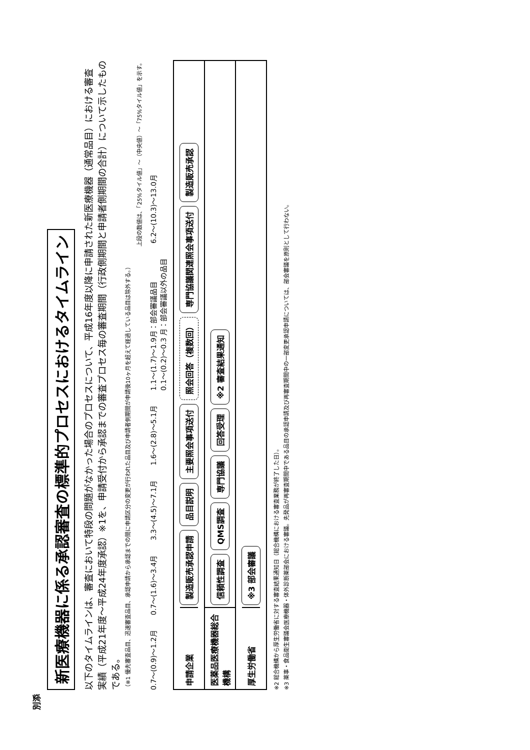別添
新医療機器に係る承認審査の標準的プロセスにおけるタイムライン
以下のタイムラインは、審査において特段の問題がなかった場合のプロセスについて、平成16年度以降に申請された新医療機器（通常品目）における審査実績（平成21年度～平成24年度承認）※1を、申請受付から承認までの審査プロセス毎の審査期間（行政側期間と申請者側期間の合計）について示したものである。
（※1 優先審査品目、迅速審査品目、承認申請から承認までの間に申請区分の変更が行われた品目及び申請者側期間が申請後10ヶ月を超えて経過している品目は除外する。）
上段の数値は、「25%タイル値」～（中央値）～「75%タイル値」を示す。
0.7～(0.9)～1.2月 0.7～(1.6)～3.4月 3.3～(4.5)～7.1月 1.6～(2.8)～5.1月 1.1～(1.7)～1.9月：部会審議品目
0.1～(0.2)～0.3 月：部会審議以外の品目 6.2～(10.3)～13.0月
申請企業
製造販売承認申請
品目説明
主要照会事項送付
照会回答（複数回）
専門協議関連照会事項送付
製造販売承認
医薬品医療機器総合機構
信頼性調査
QMS調査
専門協議
回答受理
※2 審査結果通知
厚生労働省
※3 部会審議
※2 総合機構から厚生労働省に対する審査結果通知日（総合機構における審査業務が終了した日）。
※3 薬事・食品衛生審議会医療機器・体外診断薬部会における審議。先発品が再審査期間中である品目の承認申請及び再審査期間中の一部変更承認申請については、部会審議を原則として行わない。